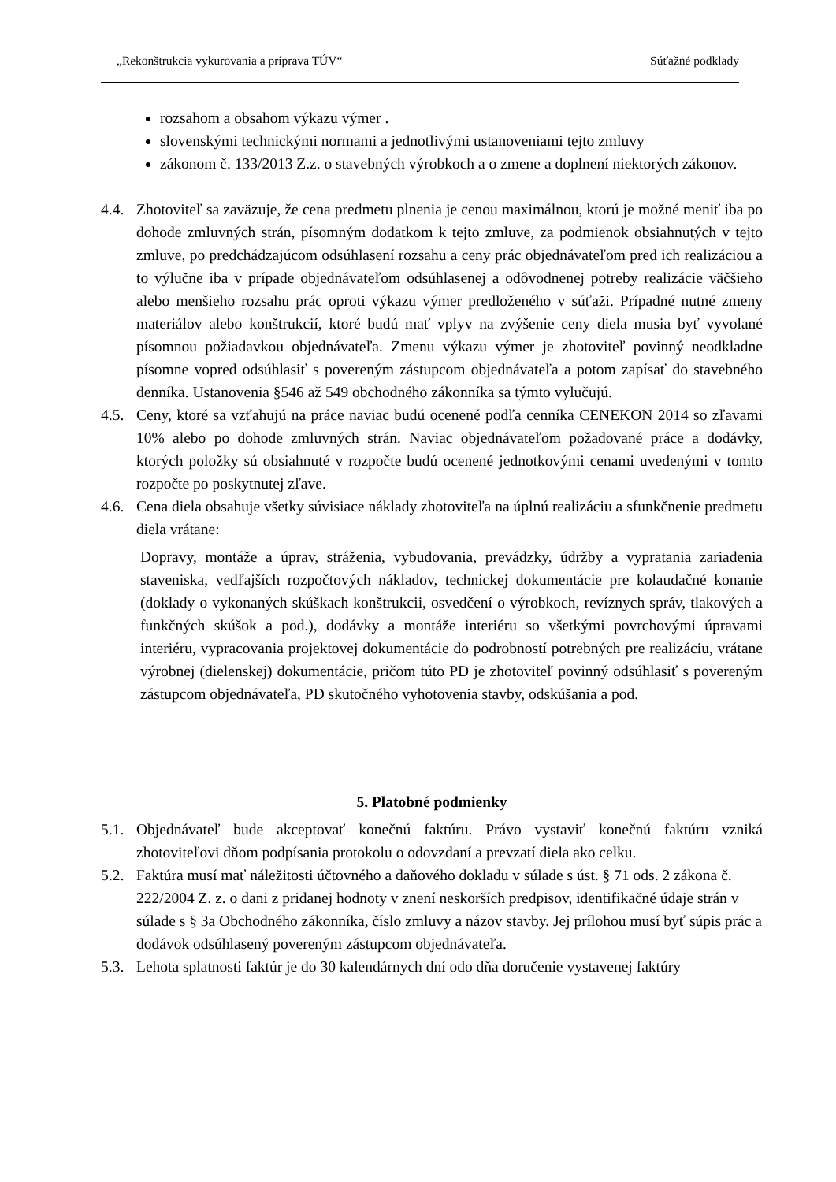„Rekonštrukcia vykurovania a príprava TÚV“ Súťažné podklady
rozsahom a obsahom výkazu výmer .
slovenskými technickými normami a jednotlivými ustanoveniami tejto zmluvy
zákonom č. 133/2013 Z.z. o stavebných výrobkoch a o zmene a doplnení niektorých zákonov.
4.4. Zhotoviteľ sa zaväzuje, že cena predmetu plnenia je cenou maximálnou, ktorú je možné meniť iba po dohode zmluvných strán, písomným dodatkom k tejto zmluve, za podmienok obsiahnutých v tejto zmluve, po predchádzajúcom odsúhlasení rozsahu a ceny prác objednávateľom pred ich realizáciou a to výlučne iba v prípade objednávateľom odsúhlasenej a odôvodnenej potreby realizácie väčšieho alebo menšieho rozsahu prác oproti výkazu výmer predloženého v súťaži. Prípadné nutné zmeny materiálov alebo konštrukcií, ktoré budú mať vplyv na zvýšenie ceny diela musia byť vyvolané písomnou požiadavkou objednávateľa. Zmenu výkazu výmer je zhotoviteľ povinný neodkladne písomne vopred odsúhlasiť s povereným zástupcom objednávateľa a potom zapísať do stavebného denníka. Ustanovenia §546 až 549 obchodného zákonníka sa týmto vylučujú.
4.5. Ceny, ktoré sa vzťahujú na práce naviac budú ocenené podľa cenníka CENEKON 2014 so zľavami 10% alebo po dohode zmluvných strán. Naviac objednávateľom požadované práce a dodávky, ktorých položky sú obsiahnuté v rozpočte budú ocenené jednotkovými cenami uvedenými v tomto rozpočte po poskytnutej zľave.
4.6. Cena diela obsahuje všetky súvisiace náklady zhotoviteľa na úplnú realizáciu a sfunkčnenie predmetu diela vrátane:
Dopravy, montáže a úprav, stráženia, vybudovania, prevádzky, údržby a vypratania zariadenia staveniska, vedľajších rozpočtových nákladov, technickej dokumentácie pre kolaudačné konanie (doklady o vykonaných skúškach konštrukcii, osvedčení o výrobkoch, revíznych správ, tlakových a funkčných skúšok a pod.), dodávky a montáže interiéru so všetkými povrchovými úpravami interiéru, vypracovania projektovej dokumentácie do podrobností potrebných pre realizáciu, vrátane výrobnej (dielenskej) dokumentácie, pričom túto PD je zhotoviteľ povinný odsúhlasiť s povereným zástupcom objednávateľa, PD skutočného vyhotovenia stavby, odskúšania a pod.
5. Platobné podmienky
5.1. Objednávateľ bude akceptovať konečnú faktúru. Právo vystaviť konečnú faktúru vzniká zhotoviteľovi dňom podpísania protokolu o odovzdaní a prevzatí diela ako celku.
5.2. Faktúra musí mať náležitosti účtovného a daňového dokladu v súlade s úst. § 71 ods. 2 zákona č. 222/2004 Z. z. o dani z pridanej hodnoty v znení neskorších predpisov, identifikačné údaje strán v súlade s § 3a Obchodného zákonníka, číslo zmluvy a názov stavby. Jej prílohou musí byť súpis prác a dodávok odsúhlasený povereným zástupcom objednávateľa.
5.3. Lehota splatnosti faktúr je do 30 kalendárnych dní odo dňa doručenie vystavenej faktúry